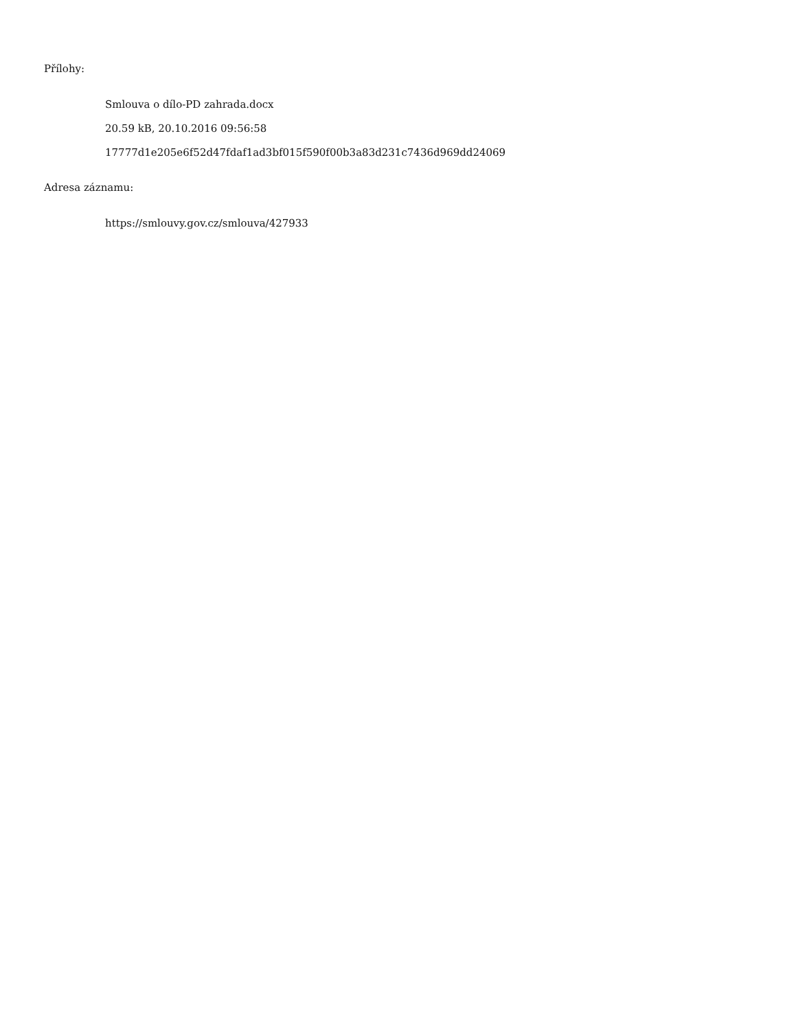Přílohy:
Smlouva o dílo-PD zahrada.docx
20.59 kB, 20.10.2016 09:56:58
17777d1e205e6f52d47fdaf1ad3bf015f590f00b3a83d231c7436d969dd24069
Adresa záznamu:
https://smlouvy.gov.cz/smlouva/427933